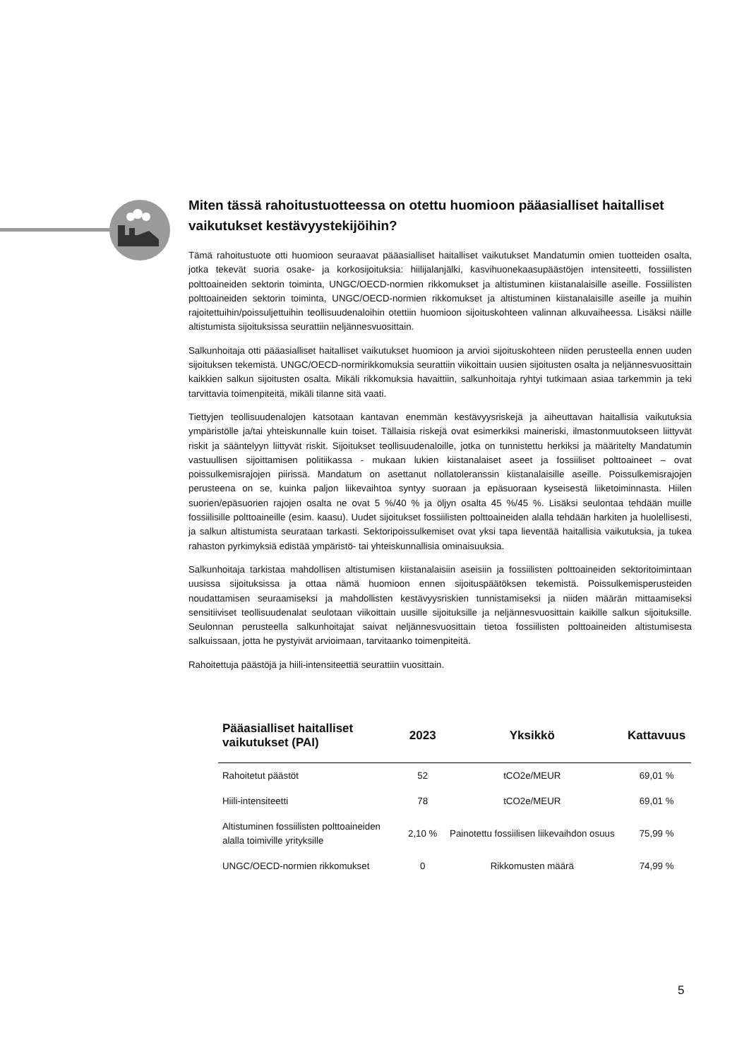Miten tässä rahoitustuotteessa on otettu huomioon pääasialliset haitalliset vaikutukset kestävyystekijöihin?
Tämä rahoitustuote otti huomioon seuraavat pääasialliset haitalliset vaikutukset Mandatumin omien tuotteiden osalta, jotka tekevät suoria osake- ja korkosijoituksia: hiilijalanjälki, kasvihuonekaasupäästöjen intensiteetti, fossiilisten polttoaineiden sektorin toiminta, UNGC/OECD-normien rikkomukset ja altistuminen kiistanalaisille aseille. Fossiilisten polttoaineiden sektorin toiminta, UNGC/OECD-normien rikkomukset ja altistuminen kiistanalaisille aseille ja muihin rajoitettuihin/poissuljettuihin teollisuudenaloihin otettiin huomioon sijoituskohteen valinnan alkuvaiheessa. Lisäksi näille altistumista sijoituksissa seurattiin neljännesvuosittain.
Salkunhoitaja otti pääasialliset haitalliset vaikutukset huomioon ja arvioi sijoituskohteen niiden perusteella ennen uuden sijoituksen tekemistä. UNGC/OECD-normirikkomuksia seurattiin viikoittain uusien sijoitusten osalta ja neljännesvuosittain kaikkien salkun sijoitusten osalta. Mikäli rikkomuksia havaittiin, salkunhoitaja ryhtyi tutkimaan asiaa tarkemmin ja teki tarvittavia toimenpiteitä, mikäli tilanne sitä vaati.
Tiettyjen teollisuudenalojen katsotaan kantavan enemmän kestävyysriskejä ja aiheuttavan haitallisia vaikutuksia ympäristölle ja/tai yhteiskunnalle kuin toiset. Tällaisia riskejä ovat esimerkiksi maineriski, ilmastonmuutokseen liittyvät riskit ja sääntelyyn liittyvät riskit. Sijoitukset teollisuudenaloille, jotka on tunnistettu herkiksi ja määritelty Mandatumin vastuullisen sijoittamisen politiikassa - mukaan lukien kiistanalaiset aseet ja fossiiliset polttoaineet – ovat poissulkemisrajojen piirissä. Mandatum on asettanut nollatoleranssin kiistanalaisille aseille. Poissulkemisrajojen perusteena on se, kuinka paljon liikevaihtoa syntyy suoraan ja epäsuoraan kyseisestä liiketoiminnasta. Hiilen suorien/epäsuorien rajojen osalta ne ovat 5 %/40 % ja öljyn osalta 45 %/45 %. Lisäksi seulontaa tehdään muille fossiilisille polttoaineille (esim. kaasu). Uudet sijoitukset fossiilisten polttoaineiden alalla tehdään harkiten ja huolellisesti, ja salkun altistumista seurataan tarkasti. Sektoripoissulkemiset ovat yksi tapa lieventää haitallisia vaikutuksia, ja tukea rahaston pyrkimyksiä edistää ympäristö- tai yhteiskunnallisia ominaisuuksia.
Salkunhoitaja tarkistaa mahdollisen altistumisen kiistanalaisiin aseisiin ja fossiilisten polttoaineiden sektoritoimintaan uusissa sijoituksissa ja ottaa nämä huomioon ennen sijoituspäätöksen tekemistä. Poissulkemisperusteiden noudattamisen seuraamiseksi ja mahdollisten kestävyysriskien tunnistamiseksi ja niiden määrän mittaamiseksi sensitiiviset teollisuudenalat seulotaan viikoittain uusille sijoituksille ja neljännesvuosittain kaikille salkun sijoituksille. Seulonnan perusteella salkunhoitajat saivat neljännesvuosittain tietoa fossiilisten polttoaineiden altistumisesta salkuissaan, jotta he pystyivät arvioimaan, tarvitaanko toimenpiteitä.
Rahoitettuja päästöjä ja hiili-intensiteettiä seurattiin vuosittain.
| Pääasialliset haitalliset vaikutukset (PAI) | 2023 | Yksikkö | Kattavuus |
| --- | --- | --- | --- |
| Rahoitetut päästöt | 52 | tCO2e/MEUR | 69,01 % |
| Hiili-intensiteetti | 78 | tCO2e/MEUR | 69,01 % |
| Altistuminen fossiilisten polttoaineiden alalla toimiville yrityksille | 2,10 % | Painotettu fossiilisen liikevaihdon osuus | 75,99 % |
| UNGC/OECD-normien rikkomukset | 0 | Rikkomusten määrä | 74,99 % |
5